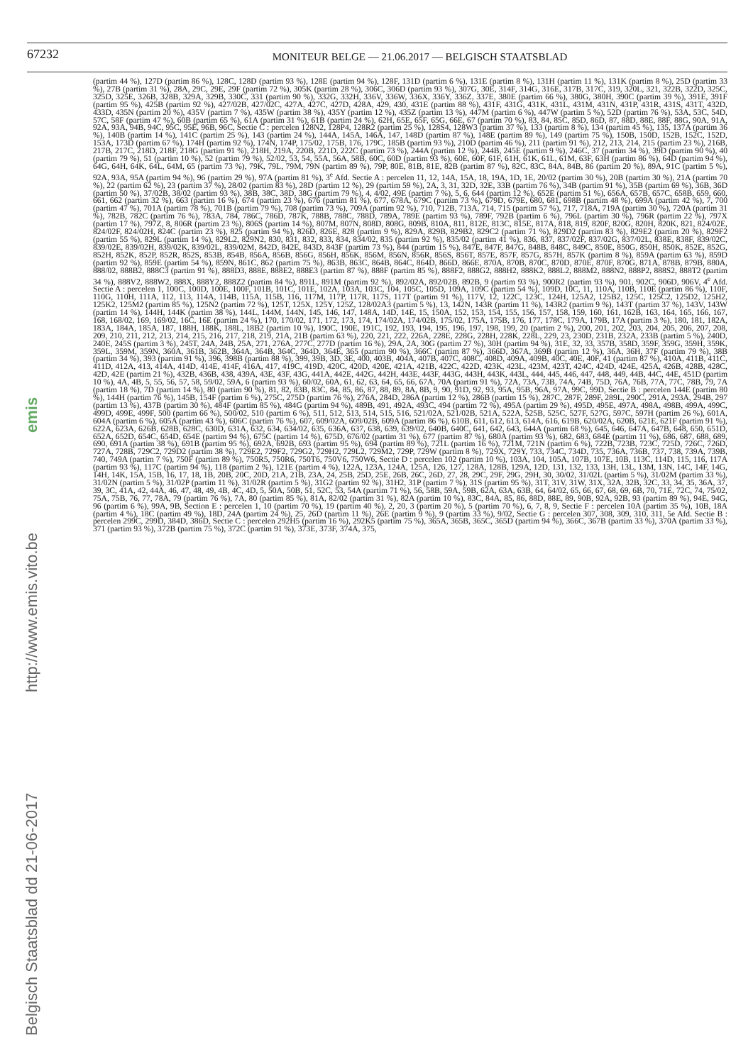67232
MONITEUR BELGE — 21.06.2017 — BELGISCH STAATSBLAD
(partim 44 %), 127D (partim 86 %), 128C, 128D (partim 93 %), 128E (partim 94 %), 128F, 131D (partim 6 %), 131E (partim 8 %), 131H (partim 11 %), 131K (partim 8 %), 25D (partim 33 %), 27B (partim 31 %), 28A, 29C, 29E, 29F (partim 72 %), 305K (partim 28 %), 306C, 306D (partim 93 %), 307G, 30E, 314F, 314G, 316E, 317B, 317C, 319, 320L, 321, 322B, 322D, 325C, 325D, 325E, 326B, 328B, 329A, 329B, 330C, 331 (partim 90 %), 332G, 332H, 336V, 336W, 336X, 336Y, 336Z, 337E, 380E (partim 66 %), 380G, 380H, 390C (partim 39 %), 391E, 391F (partim 95 %), 425B (partim 92 %), 427/02B, 427/02C, 427A, 427C, 427D, 428A, 429, 430, 431E (partim 88 %), 431F, 431G, 431K, 431L, 431M, 431N, 431P, 431R, 431S, 431T, 432D, 433D, 435N (partim 20 %), 435V (partim 7 %), 435W (partim 38 %), 435Y (partim 12 %), 435Z (partim 13 %), 447M (partim 6 %), 447W (partim 5 %), 52D (partim 76 %), 53A, 53C, 54D, 57C, 58F (partim 47 %), 60B (partim 65 %), 61A (partim 31 %), 61B (partim 24 %), 62H, 65E, 65F, 65G, 66E, 67 (partim 70 %), 83, 84, 85C, 85D, 86D, 87, 88D, 88E, 88F, 88G, 90A, 91A, 92A, 93A, 94B, 94C, 95C, 95E, 96B, 96C, Sectie C : percelen 128N2, 128P4, 128R2 (partim 25 %), 128S4, 128W3 (partim 37 %), 133 (partim 8 %), 134 (partim 45 %), 135, 137A (partim 36 %), 140B (partim 14 %), 141C (partim 25 %), 143 (partim 24 %), 144A, 145A, 146A, 147, 148D (partim 87 %), 148E (partim 89 %), 149 (partim 75 %), 150B, 150D, 152B, 152C, 152D, 153A, 173D (partim 67 %), 174H (partim 92 %), 174N, 174P, 175/02, 175B, 176, 179C, 185B (partim 93 %), 210D (partim 46 %), 211 (partim 91 %), 212, 213, 214, 215 (partim 23 %), 216B, 217B, 217C, 218D, 218F, 218G (partim 91 %), 218H, 219A, 220B, 221D, 222C (partim 73 %), 244A (partim 12 %), 244B, 245E (partim 9 %), 246C, 37 (partim 34 %), 39D (partim 90 %), 40 (partim 79 %), 51 (partim 10 %), 52 (partim 79 %), 52/02, 53, 54, 55A, 56A, 58B, 60C, 60D (partim 93 %), 60E, 60F, 61F, 61H, 61K, 61L, 61M, 63F, 63H (partim 86 %), 64D (partim 94 %), 64G, 64H, 64K, 64L, 64M, 65 (partim 73 %), 79K, 79L, 79M, 79N (partim 89 %), 79P, 80E, 81B, 81E, 82B (partim 87 %), 82C, 83C, 84A, 84B, 86 (partim 20 %), 89A, 91C (partim 5 %), 92A, 93A, 95A (partim 94 %), 96 (partim 29 %), 97A (partim 81 %), 3<sup>e</sup> Afd. Sectie A : percelen 11, 12, 14A, 15A, 18, 19A, 1D, 1E, 20/02 (partim 30 %), 20B (partim 30 %), 21A (partim 70 %), 22 (partim 62 %), 23 (partim 37 %), 28/02 (partim 83 %), 28D (partim 12 %), 29 (partim 59 %), 2A, 3, 31, 32D, 32E, 33B (partim 76 %), 34B (partim 91 %), 35B (partim 69 %), 36B, 36D (partim 50 %), 37/02B, 38/02 (partim 93 %), 38B, 38C, 38D, 38G (partim 79 %), 4, 4/02, 49E (partim 7 %), 5, 6, 644 (partim 12 %), 652E (partim 51 %), 656A, 657B, 657C, 658B, 659, 660, 661, 662 (partim 32 %), 663 (partim 16 %), 674 (partim 23 %), 676 (partim 81 %), 677, 678A, 679C (partim 73 %), 679D, 679E, 680, 681, 698B (partim 48 %), 699A (partim 42 %), 7, 700 (partim 47 %), 701A (partim 78 %), 701B (partim 79 %), 708 (partim 73 %), 709A (partim 92 %), 710, 712B, 713A, 714, 715 (partim 57 %), 717, 718A, 719A (partim 30 %), 720A (partim 31 %), 782B, 782C (partim 76 %), 783A, 784, 786C, 786D, 787K, 788B, 788C, 788D, 789A, 789E (partim 93 %), 789F, 792B (partim 6 %), 796L (partim 30 %), 796R (partim 22 %), 797X (partim 17 %), 797Z, 8, 806R (partim 23 %), 806S (partim 14 %), 807M, 807N, 808D, 808G, 809B, 810A, 811, 812E, 813C, 815E, 817A, 818, 819, 820F, 820G, 820H, 820K, 821, 824/02E, 824/02F, 824/02H, 824C (partim 23 %), 825 (partim 94 %), 826D, 826E, 828 (partim 9 %), 829A, 829B, 829B2, 829C2 (partim 71 %), 829D2 (partim 83 %), 829E2 (partim 20 %), 829F2 (partim 55 %), 829L (partim 14 %), 829L2, 829N2, 830, 831, 832, 833, 834, 834/02, 835 (partim 92 %), 835/02 (partim 41 %), 836, 837, 837/02F, 837/02G, 837/02L, 838E, 838F, 839/02C, 839/02E, 839/02H, 839/02K, 839/02L, 839/02M, 842D, 842E, 843D, 843F (partim 73 %), 844 (partim 15 %), 847E, 847F, 847G, 848B, 848C, 849C, 850E, 850G, 850H, 850K, 852E, 852G, 852H, 852K, 852P, 852R, 852S, 853B, 854B, 856A, 856B, 856G, 856H, 856K, 856M, 856N, 856R, 856S, 856T, 857E, 857F, 857G, 857H, 857K (partim 8 %), 859A (partim 63 %), 859D (partim 92 %), 859E (partim 54 %), 859N, 861C, 862 (partim 75 %), 863B, 863C, 864B, 864C, 864D, 866D, 866E, 870A, 870B, 870C, 870D, 870E, 870F, 870G, 871A, 878B, 879B, 880A, 888/02, 888B2, 888C3 (partim 91 %), 888D3, 888E, 888E2, 888E3 (partim 87 %), 888F (partim 85 %), 888F2, 888G2, 888H2, 888K2, 888L2, 888M2, 888N2, 888P2, 888S2, 888T2 (partim 34 %), 888V2, 888W2, 888X, 888Y2, 888Z2 (partim 84 %), 891L, 891M (partim 92 %), 892/02A, 892/02B, 892B, 9 (partim 93 %), 900R2 (partim 93 %), 901, 902C, 906D, 906V, 4<sup>e</sup> Afd. Sectie A : percelen 1, 100C, 100D, 100E, 100F, 101B, 101C, 101E, 102A, 103A, 103C, 104, 105C, 105D, 109A, 109C (partim 54 %), 109D, 10C, 11, 110A, 110B, 110E (partim 86 %), 110F, 110G, 110H, 111A, 112, 113, 114A, 114B, 115A, 115B, 116, 117M, 117P, 117R, 117S, 117T (partim 91 %), 117V, 12, 122C, 123C, 124H, 125A2, 125B2, 125C, 125C2, 125D2, 125H2, 125K2, 125M2 (partim 85 %), 125N2 (partim 72 %), 125T, 125X, 125Y, 125Z, 128/02A3 (partim 5 %), 13, 142N, 143R (partim 11 %), 143R2 (partim 9 %), 143T (partim 37 %), 143V, 143W (partim 14 %), 144H, 144K (partim 38 %), 144L, 144M, 144N, 145, 146, 147, 148A, 14D, 14E, 15, 150A, 152, 153, 154, 155, 156, 157, 158, 159, 160, 161, 162B, 163, 164, 165, 166, 167, 168, 168/02, 169, 169/02, 16C, 16E (partim 24 %), 170, 170/02, 171, 172, 173, 174, 174/02A, 174/02B, 175/02, 175A, 175B, 176, 177, 178C, 179A, 179B, 17A (partim 3 %), 180, 181, 182A, 183A, 184A, 185A, 187, 188H, 188K, 188L, 18B2 (partim 10 %), 190C, 190E, 191C, 192, 193, 194, 195, 196, 197, 198, 199, 20 (partim 2 %), 200, 201, 202, 203, 204, 205, 206, 207, 208, 209, 210, 211, 212, 213, 214, 215, 216, 217, 218, 219, 21A, 21B (partim 63 %), 220, 221, 222, 226A, 228E, 228G, 228H, 228K, 228L, 229, 23, 230D, 231B, 232A, 233B (partim 5 %), 240D, 240E, 245S (partim 3 %), 245T, 24A, 24B, 25A, 271, 276A, 277C, 277D (partim 16 %), 29A, 2A, 30G (partim 27 %), 30H (partim 94 %), 31E, 32, 33, 357B, 358D, 359F, 359G, 359H, 359K, 359L, 359M, 359N, 360A, 361B, 362B, 364A, 364B, 364C, 364D, 364E, 365 (partim 90 %), 366C (partim 87 %), 366D, 367A, 369B (partim 12 %), 36A, 36H, 37F (partim 79 %), 38B (partim 34 %), 393 (partim 91 %), 396, 398B (partim 88 %), 399, 39B, 3D, 3E, 400, 403B, 404A, 407B, 407C, 408C, 408D, 409A, 409B, 40C, 40E, 40F, 41 (partim 87 %), 410A, 411B, 411C, 411D, 412A, 413, 414A, 414D, 414E, 414F, 416A, 417, 419C, 419D, 420C, 420D, 420E, 421A, 421B, 422C, 422D, 423K, 423L, 423M, 423T, 424C, 424D, 424E, 425A, 426B, 428B, 428C, 42D, 42E (partim 21 %), 432B, 436B, 438, 439A, 43E, 43F, 43G, 441A, 442E, 442G, 442H, 443E, 443F, 443G, 443H, 443K, 443L, 444, 445, 446, 447, 448, 449, 44B, 44C, 44E, 451D (partim 10 %), 4A, 4B, 5, 55, 56, 57, 58, 59/02, 59A, 6 (partim 93 %), 60/02, 60A, 61, 62, 63, 64, 65, 66, 67A, 70A (partim 91 %), 72A, 73A, 73B, 74A, 74B, 75D, 76A, 76B, 77A, 77C, 78B, 79, 7A (partim 18 %), 7D (partim 14 %), 80 (partim 90 %), 81, 82, 83B, 83C, 84, 85, 86, 87, 88, 89, 8A, 8B, 9, 90, 91D, 92, 93, 95A, 95B, 96A, 97A, 99C, 99D, Sectie B : percelen 144E (partim 80 %), 144H (partim 76 %), 145B, 154F (partim 6 %), 275C, 275D (partim 76 %), 276A, 284D, 286A (partim 12 %), 286B (partim 15 %), 287C, 287F, 289F, 289L, 290C, 291A, 293A, 294B, 297 (partim 13 %), 437B (partim 30 %), 484F (partim 85 %), 484G (partim 94 %), 489B, 491, 492A, 493C, 494 (partim 72 %), 495A (partim 29 %), 495D, 495E, 497A, 498A, 498B, 499A, 499C, 499D, 499E, 499F, 500 (partim 66 %), 500/02, 510 (partim 6 %), 511, 512, 513, 514, 515, 516, 521/02A, 521/02B, 521A, 522A, 525B, 525C, 527F, 527G, 597C, 597H (partim 26 %), 601A, 604A (partim 6 %), 605A (partim 43 %), 606C (partim 76 %), 607, 609/02A, 609/02B, 609A (partim 86 %), 610B, 611, 612, 613, 614A, 616, 619B, 620/02A, 620B, 621E, 621F (partim 91 %), 622A, 623A, 626B, 628B, 628C, 630D, 631A, 632, 634, 634/02, 635, 636A, 637, 638, 639, 639/02, 640B, 640C, 641, 642, 643, 644A (partim 68 %), 645, 646, 647A, 647B, 648, 650, 651D, 652A, 652D, 654C, 654D, 654E (partim 94 %), 675C (partim 14 %), 675D, 676/02 (partim 31 %), 677 (partim 87 %), 680A (partim 93 %), 682, 683, 684E (partim 11 %), 686, 687, 688, 689, 690, 691A (partim 38 %), 691B (partim 95 %), 692A, 692B, 693 (partim 95 %), 694 (partim 89 %), 721L (partim 16 %), 721M, 721N (partim 6 %), 722B, 723B, 723C, 725D, 726C, 726D, 727A, 728B, 729C2, 729D2 (partim 38 %), 729E2, 729F2, 729G2, 729H2, 729L2, 729M2, 729P, 729W (partim 8 %), 729X, 729Y, 733, 734C, 734D, 735, 736A, 736B, 737, 738, 739A, 739B, 740, 749A (partim 7 %), 750F (partim 89 %), 750R5, 750R6, 750T6, 750V6, 750W6, Sectie D : percelen 102 (partim 10 %), 103A, 104, 105A, 107B, 107E, 10B, 113C, 114D, 115, 116, 117A (partim 93 %), 117C (partim 94 %), 118 (partim 2 %), 121E (partim 4 %), 122A, 123A, 124A, 125A, 126, 127, 128A, 128B, 129A, 12D, 131, 132, 133, 13H, 13L, 13M, 13N, 14C, 14F, 14G, 14H, 14K, 15A, 15B, 16, 17, 18, 1B, 20B, 20C, 20D, 21A, 21B, 23A, 24, 25B, 25D, 25E, 26B, 26C, 26D, 27, 28, 29C, 29F, 29G, 29H, 30, 30/02, 31/02L (partim 5 %), 31/02M (partim 33 %), 31/02N (partim 5 %), 31/02P (partim 11 %), 31/02R (partim 5 %), 31G2 (partim 92 %), 31H2, 31P (partim 7 %), 31S (partim 95 %), 31T, 31V, 31W, 31X, 32A, 32B, 32C, 33, 34, 35, 36A, 37, 39, 3C, 41A, 42, 44A, 46, 47, 48, 49, 4B, 4C, 4D, 5, 50A, 50B, 51, 52C, 53, 54A (partim 71 %), 56, 58B, 59A, 59B, 62A, 63A, 63B, 64, 64/02, 65, 66, 67, 68, 69, 6B, 70, 71E, 72C, 74, 75/02, 75A, 75B, 76, 77, 78A, 79 (partim 76 %), 7A, 80 (partim 85 %), 81A, 82/02 (partim 31 %), 82A (partim 10 %), 83C, 84A, 85, 86, 88D, 88E, 89, 90B, 92A, 92B, 93 (partim 89 %), 94E, 94G, 96 (partim 6 %), 99A, 9B, Section E : percelen 1, 10 (partim 70 %), 19 (partim 40 %), 2, 20, 3 (partim 20 %), 5 (partim 70 %), 6, 7, 8, 9, Sectie F : percelen 10A (partim 35 %), 10B, 18A (partim 4 %), 18C (partim 49 %), 18D, 24A (partim 24 %), 25, 26D (partim 11 %), 26E (partim 9 %), 9 (partim 33 %), 9/02, Sectie G : percelen 307, 308, 309, 310, 311, 5e Afd. Sectie B : percelen 299C, 299D, 384D, 386D, Sectie C : percelen 292H5 (partim 16 %), 292K5 (partim 75 %), 365A, 365B, 365C, 365D (partim 94 %), 366C, 367B (partim 33 %), 370A (partim 33 %), 371 (partim 93 %), 372B (partim 75 %), 372C (partim 91 %), 373E, 373F, 374A, 375,
Belgisch Staatsblad dd 21-06-2017 http://www.emis.vito.be emis